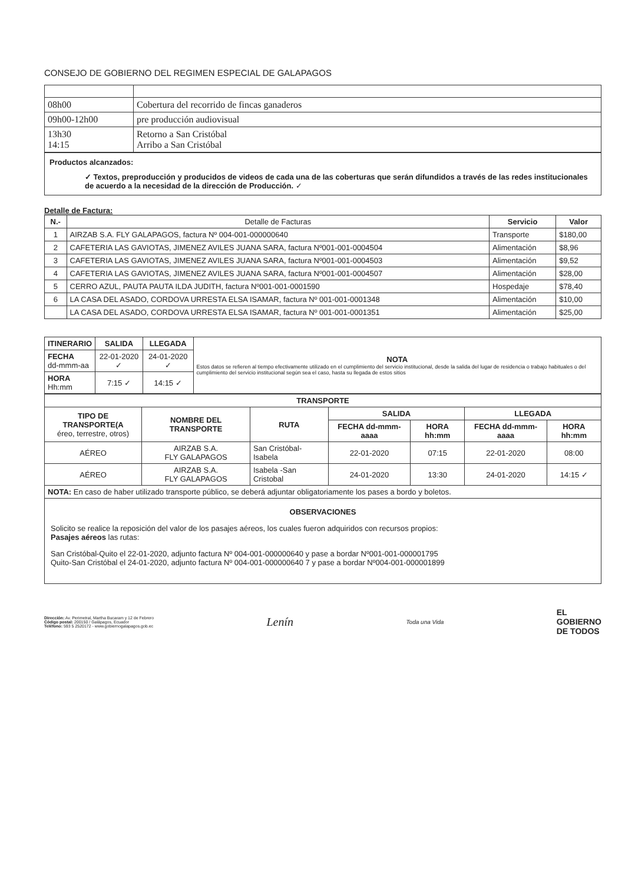CONSEJO DE GOBIERNO DEL REGIMEN ESPECIAL DE GALAPAGOS
| 08h00 | Cobertura del recorrido de fincas ganaderos |
| 09h00-12h00 | pre producción audiovisual |
| 13h30 14:15 | Retorno a San Cristóbal Arribo a San Cristóbal |
Productos alcanzados:
✓ Textos, preproducción y producidos de videos de cada una de las coberturas que serán difundidos a través de las redes institucionales de acuerdo a la necesidad de la dirección de Producción. ✓
Detalle de Factura:
| N.- | Detalle de Facturas | Servicio | Valor |
| --- | --- | --- | --- |
| 1 | AIRZAB S.A. FLY GALAPAGOS, factura Nº 004-001-000000640 | Transporte | $180,00 |
| 2 | CAFETERIA LAS GAVIOTAS, JIMENEZ AVILES JUANA SARA, factura Nº001-001-0004504 | Alimentación | $8,96 |
| 3 | CAFETERIA LAS GAVIOTAS, JIMENEZ AVILES JUANA SARA, factura Nº001-001-0004503 | Alimentación | $9,52 |
| 4 | CAFETERIA LAS GAVIOTAS, JIMENEZ AVILES JUANA SARA, factura Nº001-001-0004507 | Alimentación | $28,00 |
| 5 | CERRO AZUL, PAUTA PAUTA ILDA JUDITH, factura Nº001-001-0001590 | Hospedaje | $78,40 |
| 6 | LA CASA DEL ASADO, CORDOVA URRESTA ELSA ISAMAR, factura Nº 001-001-0001348 | Alimentación | $10,00 |
| | LA CASA DEL ASADO, CORDOVA URRESTA ELSA ISAMAR, factura Nº 001-001-0001351 | Alimentación | $25,00 |
| ITINERARIO | SALIDA | LLEGADA | NOTA Estos datos se refieren al tiempo efectivamente utilizado en el cumplimiento del servicio institucional, desde la salida del lugar de residencia o trabajo habituales o del cumplimiento del servicio institucional según sea el caso, hasta su llegada de estos sitios |
| FECHA dd-mmm-aa | 22-01-2020 ✓ | 24-01-2020 ✓ | |
| HORA Hh:mm | 7:15 ✓ | 14:15 ✓ | |
| TRANSPORTE | | | | | | |
| --- | --- | --- | --- | --- | --- | --- |
| TIPO DE TRANSPORTE(A éreo, terrestre, otros) | NOMBRE DEL TRANSPORTE | RUTA | SALIDA | | LLEGADA | |
| | | | FECHA dd-mmm-aaaa | HORA hh:mm | FECHA dd-mmm-aaaa | HORA hh:mm |
| AÉREO | AIRZAB S.A. FLY GALAPAGOS | San Cristóbal- Isabela | 22-01-2020 | 07:15 | 22-01-2020 | 08:00 |
| AÉREO | AIRZAB S.A. FLY GALAPAGOS | Isabela -San Cristobal | 24-01-2020 | 13:30 | 24-01-2020 | 14:15 ✓ |
| NOTA: En caso de haber utilizado transporte público, se deberá adjuntar obligatoriamente los pases a bordo y boletos. | | | | | | |
| OBSERVACIONES Solicito se realice la reposición del valor de los pasajes aéreos, los cuales fueron adquiridos con recursos propios: Pasajes aéreos las rutas: San Cristóbal-Quito el 22-01-2020, adjunto factura Nº 004-001-000000640 y pase a bordar Nº001-001-000001795 Quito-San Cristóbal el 24-01-2020, adjunto factura Nº 004-001-000000640 7 y pase a bordar Nº004-001-000001899 | | | | | | |
Dirección: Av. Perimetral, Martha Bucaram y 12 de Febrero
Código postal: 200150 / Galápagos, Ecuador
Teléfono: 593 5 2520172 - www.gobiernogalapagos.gob.ec
Lenín
Toda una Vida
EL
GOBIERNO
DE TODOS